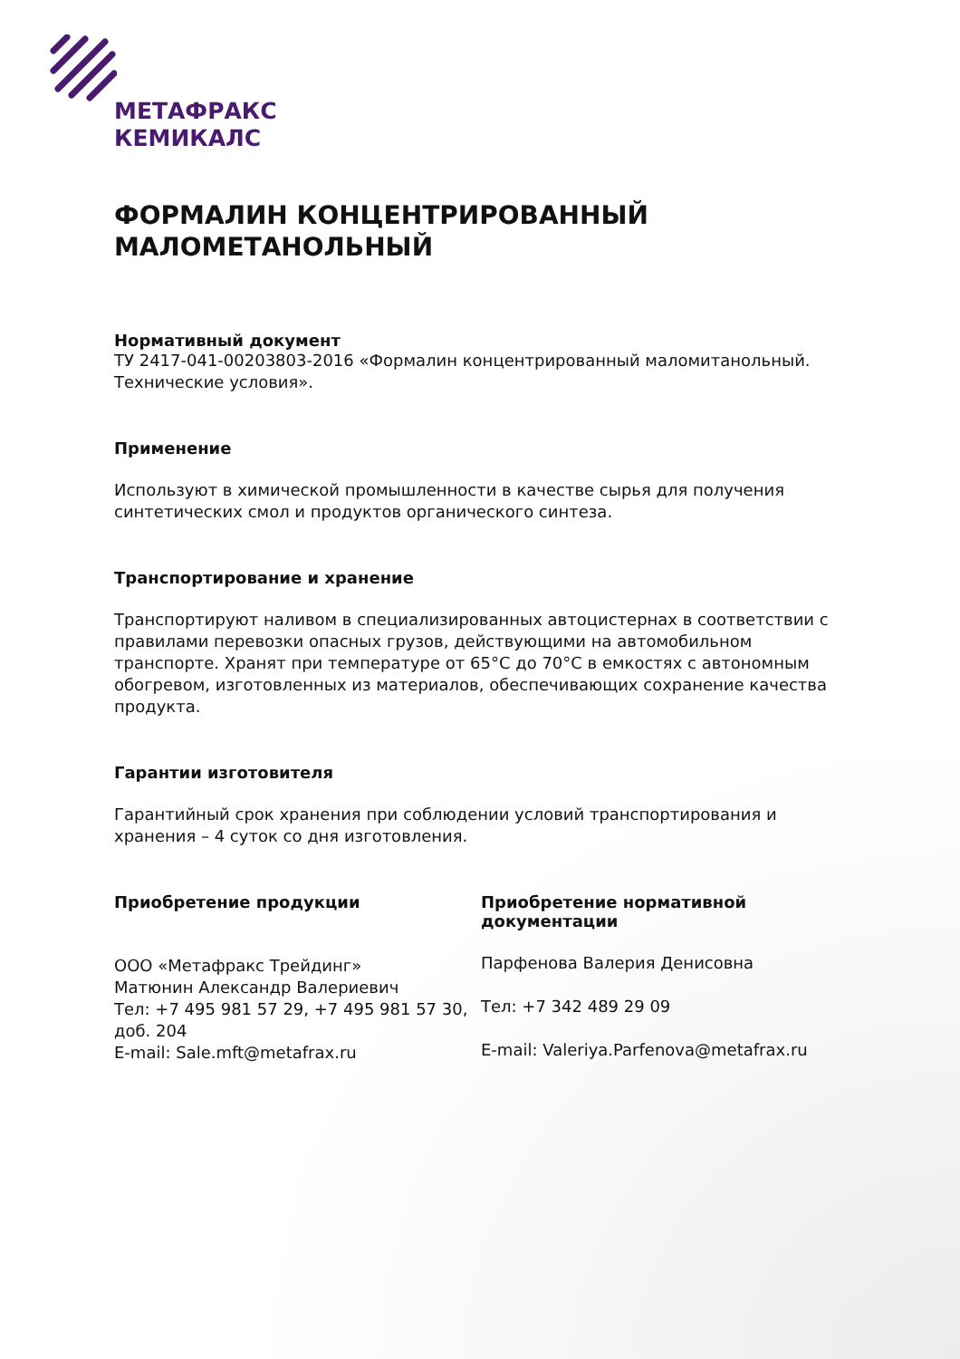МЕТАФРАКС
КЕМИКАЛС
ФОРМАЛИН КОНЦЕНТРИРОВАННЫЙ МАЛОМЕТАНОЛЬНЫЙ
Нормативный документ
ТУ 2417-041-00203803-2016 «Формалин концентрированный маломитанольный. Технические условия».
Применение
Используют в химической промышленности в качестве сырья для получения синтетических смол и продуктов органического синтеза.
Транспортирование и хранение
Транспортируют наливом в специализированных автоцистернах в соответствии с правилами перевозки опасных грузов, действующими на автомобильном транспорте. Хранят при температуре от 65°С до 70°С в емкостях с автономным обогревом, изготовленных из материалов, обеспечивающих сохранение качества продукта.
Гарантии изготовителя
Гарантийный срок хранения при соблюдении условий транспортирования и хранения – 4 суток со дня изготовления.
Приобретение продукции
ООО «Метафракс Трейдинг»
Матюнин Александр Валериевич
Тел: +7 495 981 57 29, +7 495 981 57 30, доб. 204
E-mail: Sale.mft@metafrax.ru
Приобретение нормативной документации
Парфенова Валерия Денисовна
Тел: +7 342 489 29 09
E-mail: Valeriya.Parfenova@metafrax.ru